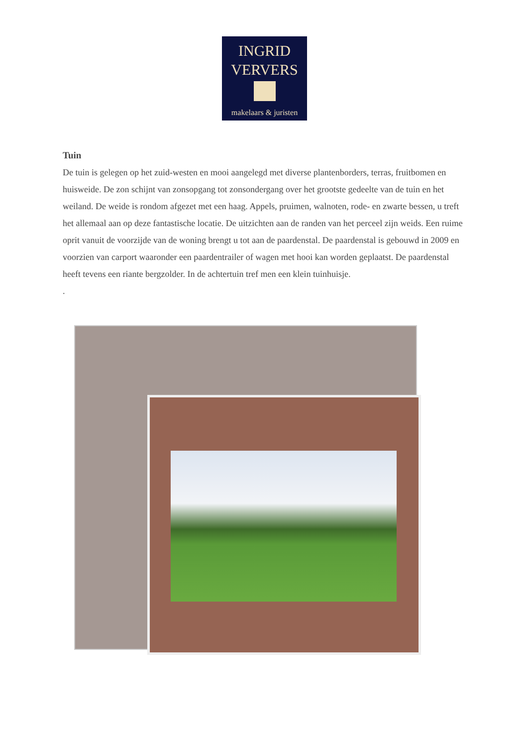INGRID
VERVERS
makelaars & juristen
Tuin
De tuin is gelegen op het zuid-westen en mooi aangelegd met diverse plantenborders, terras, fruitbomen en huisweide. De zon schijnt van zonsopgang tot zonsondergang over het grootste gedeelte van de tuin en het weiland. De weide is rondom afgezet met een haag. Appels, pruimen, walnoten, rode- en zwarte bessen, u treft het allemaal aan op deze fantastische locatie. De uitzichten aan de randen van het perceel zijn weids. Een ruime oprit vanuit de voorzijde van de woning brengt u tot aan de paardenstal. De paardenstal is gebouwd in 2009 en voorzien van carport waaronder een paardentrailer of wagen met hooi kan worden geplaatst. De paardenstal heeft tevens een riante bergzolder. In de achtertuin tref men een klein tuinhuisje.
.